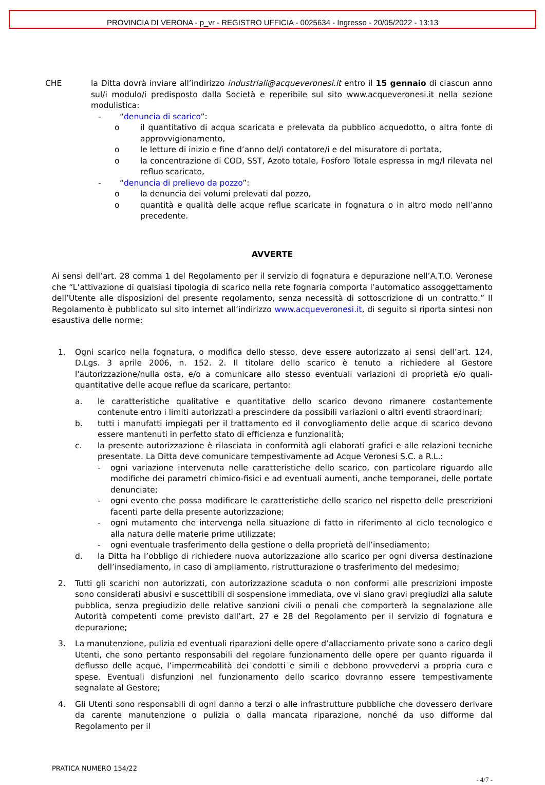PROVINCIA DI VERONA - p_vr - REGISTRO UFFICIA - 0025634 - Ingresso - 20/05/2022 - 13:13
CHE la Ditta dovrà inviare all’indirizzo industriali@acqueveronesi.it entro il 15 gennaio di ciascun anno sul/i modulo/i predisposto dalla Società e reperibile sul sito www.acqueveronesi.it nella sezione modulistica:
- “denuncia di scarico”:
o il quantitativo di acqua scaricata e prelevata da pubblico acquedotto, o altra fonte di approvvigionamento,
o le letture di inizio e fine d’anno del/i contatore/i e del misuratore di portata,
o la concentrazione di COD, SST, Azoto totale, Fosforo Totale espressa in mg/l rilevata nel refluo scaricato,
- “denuncia di prelievo da pozzo”:
o la denuncia dei volumi prelevati dal pozzo,
o quantità e qualità delle acque reflue scaricate in fognatura o in altro modo nell’anno precedente.
AVVERTE
Ai sensi dell’art. 28 comma 1 del Regolamento per il servizio di fognatura e depurazione nell’A.T.O. Veronese che “L’attivazione di qualsiasi tipologia di scarico nella rete fognaria comporta l’automatico assoggettamento dell’Utente alle disposizioni del presente regolamento, senza necessità di sottoscrizione di un contratto.” Il Regolamento è pubblicato sul sito internet all’indirizzo www.acqueveronesi.it, di seguito si riporta sintesi non esaustiva delle norme:
1. Ogni scarico nella fognatura, o modifica dello stesso, deve essere autorizzato ai sensi dell’art. 124, D.Lgs. 3 aprile 2006, n. 152. 2. Il titolare dello scarico è tenuto a richiedere al Gestore l'autorizzazione/nulla osta, e/o a comunicare allo stesso eventuali variazioni di proprietà e/o quali-quantitative delle acque reflue da scaricare, pertanto:
a. le caratteristiche qualitative e quantitative dello scarico devono rimanere costantemente contenute entro i limiti autorizzati a prescindere da possibili variazioni o altri eventi straordinari;
b. tutti i manufatti impiegati per il trattamento ed il convogliamento delle acque di scarico devono essere mantenuti in perfetto stato di efficienza e funzionalità;
c. la presente autorizzazione è rilasciata in conformità agli elaborati grafici e alle relazioni tecniche presentate. La Ditta deve comunicare tempestivamente ad Acque Veronesi S.C. a R.L.:
- ogni variazione intervenuta nelle caratteristiche dello scarico, con particolare riguardo alle modifiche dei parametri chimico-fisici e ad eventuali aumenti, anche temporanei, delle portate denunciate;
- ogni evento che possa modificare le caratteristiche dello scarico nel rispetto delle prescrizioni facenti parte della presente autorizzazione;
- ogni mutamento che intervenga nella situazione di fatto in riferimento al ciclo tecnologico e alla natura delle materie prime utilizzate;
- ogni eventuale trasferimento della gestione o della proprietà dell’insediamento;
d. la Ditta ha l’obbligo di richiedere nuova autorizzazione allo scarico per ogni diversa destinazione dell’insediamento, in caso di ampliamento, ristrutturazione o trasferimento del medesimo;
2. Tutti gli scarichi non autorizzati, con autorizzazione scaduta o non conformi alle prescrizioni imposte sono considerati abusivi e suscettibili di sospensione immediata, ove vi siano gravi pregiudizi alla salute pubblica, senza pregiudizio delle relative sanzioni civili o penali che comporterà la segnalazione alle Autorità competenti come previsto dall’art. 27 e 28 del Regolamento per il servizio di fognatura e depurazione;
3. La manutenzione, pulizia ed eventuali riparazioni delle opere d’allacciamento private sono a carico degli Utenti, che sono pertanto responsabili del regolare funzionamento delle opere per quanto riguarda il deflusso delle acque, l’impermeabilità dei condotti e simili e debbono provvedervi a propria cura e spese. Eventuali disfunzioni nel funzionamento dello scarico dovranno essere tempestivamente segnalate al Gestore;
4. Gli Utenti sono responsabili di ogni danno a terzi o alle infrastrutture pubbliche che dovessero derivare da carente manutenzione o pulizia o dalla mancata riparazione, nonché da uso difforme dal Regolamento per il
PRATICA NUMERO 154/22
- 4/7 -